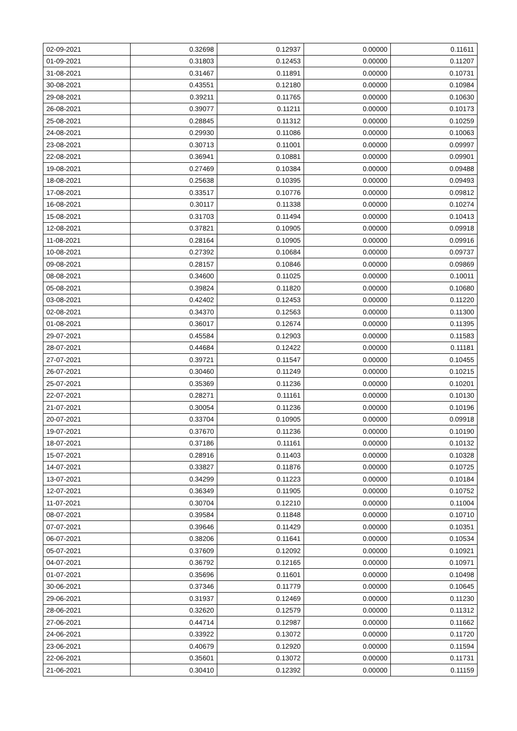| 02-09-2021 | 0.32698 | 0.12937 | 0.00000 | 0.11611 |
| 01-09-2021 | 0.31803 | 0.12453 | 0.00000 | 0.11207 |
| 31-08-2021 | 0.31467 | 0.11891 | 0.00000 | 0.10731 |
| 30-08-2021 | 0.43551 | 0.12180 | 0.00000 | 0.10984 |
| 29-08-2021 | 0.39211 | 0.11765 | 0.00000 | 0.10630 |
| 26-08-2021 | 0.39077 | 0.11211 | 0.00000 | 0.10173 |
| 25-08-2021 | 0.28845 | 0.11312 | 0.00000 | 0.10259 |
| 24-08-2021 | 0.29930 | 0.11086 | 0.00000 | 0.10063 |
| 23-08-2021 | 0.30713 | 0.11001 | 0.00000 | 0.09997 |
| 22-08-2021 | 0.36941 | 0.10881 | 0.00000 | 0.09901 |
| 19-08-2021 | 0.27469 | 0.10384 | 0.00000 | 0.09488 |
| 18-08-2021 | 0.25638 | 0.10395 | 0.00000 | 0.09493 |
| 17-08-2021 | 0.33517 | 0.10776 | 0.00000 | 0.09812 |
| 16-08-2021 | 0.30117 | 0.11338 | 0.00000 | 0.10274 |
| 15-08-2021 | 0.31703 | 0.11494 | 0.00000 | 0.10413 |
| 12-08-2021 | 0.37821 | 0.10905 | 0.00000 | 0.09918 |
| 11-08-2021 | 0.28164 | 0.10905 | 0.00000 | 0.09916 |
| 10-08-2021 | 0.27392 | 0.10684 | 0.00000 | 0.09737 |
| 09-08-2021 | 0.28157 | 0.10846 | 0.00000 | 0.09869 |
| 08-08-2021 | 0.34600 | 0.11025 | 0.00000 | 0.10011 |
| 05-08-2021 | 0.39824 | 0.11820 | 0.00000 | 0.10680 |
| 03-08-2021 | 0.42402 | 0.12453 | 0.00000 | 0.11220 |
| 02-08-2021 | 0.34370 | 0.12563 | 0.00000 | 0.11300 |
| 01-08-2021 | 0.36017 | 0.12674 | 0.00000 | 0.11395 |
| 29-07-2021 | 0.45584 | 0.12903 | 0.00000 | 0.11583 |
| 28-07-2021 | 0.44684 | 0.12422 | 0.00000 | 0.11181 |
| 27-07-2021 | 0.39721 | 0.11547 | 0.00000 | 0.10455 |
| 26-07-2021 | 0.30460 | 0.11249 | 0.00000 | 0.10215 |
| 25-07-2021 | 0.35369 | 0.11236 | 0.00000 | 0.10201 |
| 22-07-2021 | 0.28271 | 0.11161 | 0.00000 | 0.10130 |
| 21-07-2021 | 0.30054 | 0.11236 | 0.00000 | 0.10196 |
| 20-07-2021 | 0.33704 | 0.10905 | 0.00000 | 0.09918 |
| 19-07-2021 | 0.37670 | 0.11236 | 0.00000 | 0.10190 |
| 18-07-2021 | 0.37186 | 0.11161 | 0.00000 | 0.10132 |
| 15-07-2021 | 0.28916 | 0.11403 | 0.00000 | 0.10328 |
| 14-07-2021 | 0.33827 | 0.11876 | 0.00000 | 0.10725 |
| 13-07-2021 | 0.34299 | 0.11223 | 0.00000 | 0.10184 |
| 12-07-2021 | 0.36349 | 0.11905 | 0.00000 | 0.10752 |
| 11-07-2021 | 0.30704 | 0.12210 | 0.00000 | 0.11004 |
| 08-07-2021 | 0.39584 | 0.11848 | 0.00000 | 0.10710 |
| 07-07-2021 | 0.39646 | 0.11429 | 0.00000 | 0.10351 |
| 06-07-2021 | 0.38206 | 0.11641 | 0.00000 | 0.10534 |
| 05-07-2021 | 0.37609 | 0.12092 | 0.00000 | 0.10921 |
| 04-07-2021 | 0.36792 | 0.12165 | 0.00000 | 0.10971 |
| 01-07-2021 | 0.35696 | 0.11601 | 0.00000 | 0.10498 |
| 30-06-2021 | 0.37346 | 0.11779 | 0.00000 | 0.10645 |
| 29-06-2021 | 0.31937 | 0.12469 | 0.00000 | 0.11230 |
| 28-06-2021 | 0.32620 | 0.12579 | 0.00000 | 0.11312 |
| 27-06-2021 | 0.44714 | 0.12987 | 0.00000 | 0.11662 |
| 24-06-2021 | 0.33922 | 0.13072 | 0.00000 | 0.11720 |
| 23-06-2021 | 0.40679 | 0.12920 | 0.00000 | 0.11594 |
| 22-06-2021 | 0.35601 | 0.13072 | 0.00000 | 0.11731 |
| 21-06-2021 | 0.30410 | 0.12392 | 0.00000 | 0.11159 |